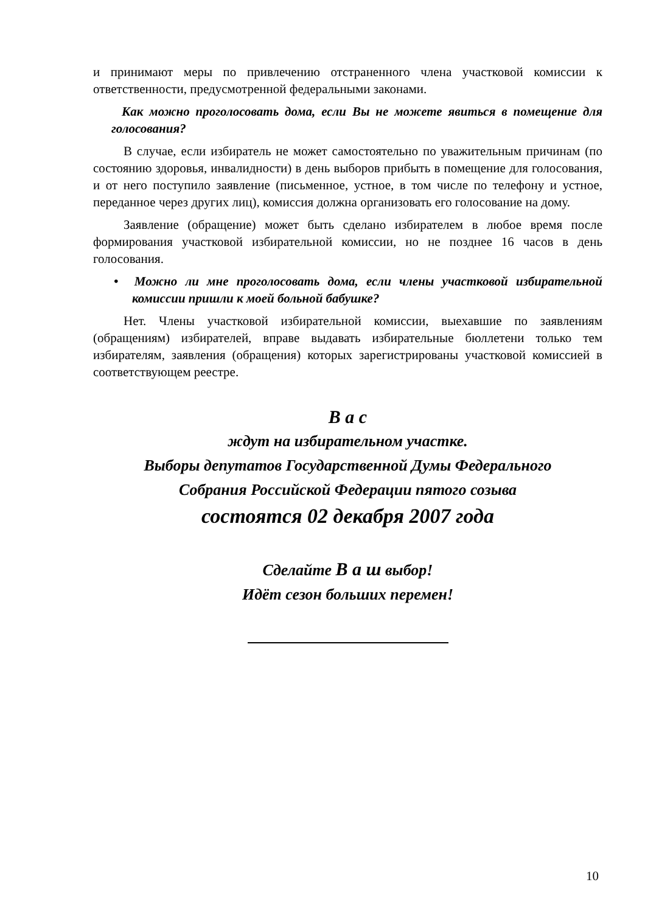и принимают меры по привлечению отстраненного члена участковой комиссии к ответственности, предусмотренной федеральными законами.
Как можно проголосовать дома, если Вы не можете явиться в помещение для голосования?
В случае, если избиратель не может самостоятельно по уважительным причинам (по состоянию здоровья, инвалидности) в день выборов прибыть в помещение для голосования, и от него поступило заявление (письменное, устное, в том числе по телефону и устное, переданное через других лиц), комиссия должна организовать его голосование на дому.
Заявление (обращение) может быть сделано избирателем в любое время после формирования участковой избирательной комиссии, но не позднее 16 часов в день голосования.
• Можно ли мне проголосовать дома, если члены участковой избирательной комиссии пришли к моей больной бабушке?
Нет. Члены участковой избирательной комиссии, выехавшие по заявлениям (обращениям) избирателей, вправе выдавать избирательные бюллетени только тем избирателям, заявления (обращения) которых зарегистрированы участковой комиссией в соответствующем реестре.
В а с
ждут на избирательном участке.
Выборы депутатов Государственной Думы Федерального
Собрания Российской Федерации пятого созыва
состоятся 02 декабря 2007 года
Сделайте В а ш выбор!
Идёт сезон больших перемен!
10